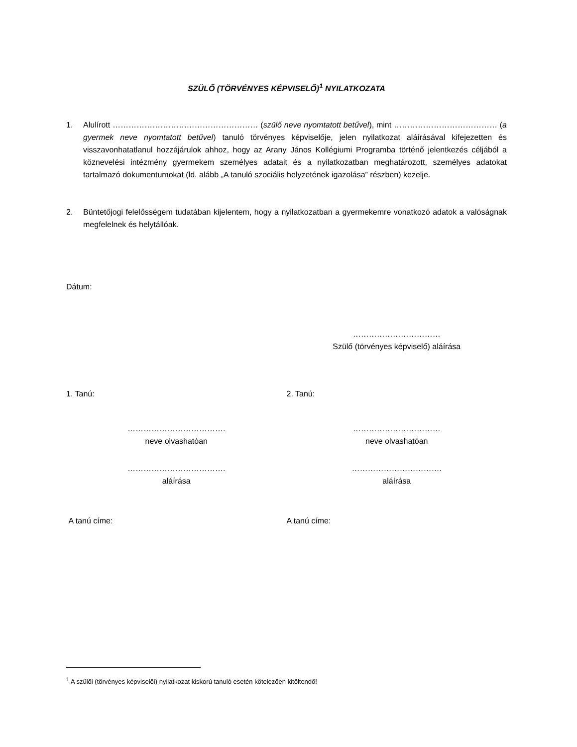SZÜLŐ (TÖRVÉNYES KÉPVISELŐ)<sup>1</sup> NYILATKOZATA
1. Alulírott ……………………….……………………… (szülő neve nyomtatott betűvel), mint ………………………………… (a gyermek neve nyomtatott betűvel) tanuló törvényes képviselője, jelen nyilatkozat aláírásával kifejezetten és visszavonhatatlanul hozzájárulok ahhoz, hogy az Arany János Kollégiumi Programba történő jelentkezés céljából a köznevelési intézmény gyermekem személyes adatait és a nyilatkozatban meghatározott, személyes adatokat tartalmazó dokumentumokat (ld. alább „A tanuló szociális helyzetének igazolása” részben) kezelje.
2. Büntetőjogi felelősségem tudatában kijelentem, hogy a nyilatkozatban a gyermekemre vonatkozó adatok a valóságnak megfelelnek és helytállóak.
Dátum:
……………………………
Szülő (törvényes képviselő) aláírása
1. Tanú: 2. Tanú:
……………………………….
neve olvashatóan
……………………………
neve olvashatóan
……………………………….
aláírása
…………………………….
aláírása
A tanú címe: A tanú címe:
<sup>1</sup> A szülői (törvényes képviselői) nyilatkozat kiskorú tanuló esetén kötelezően kitöltendő!